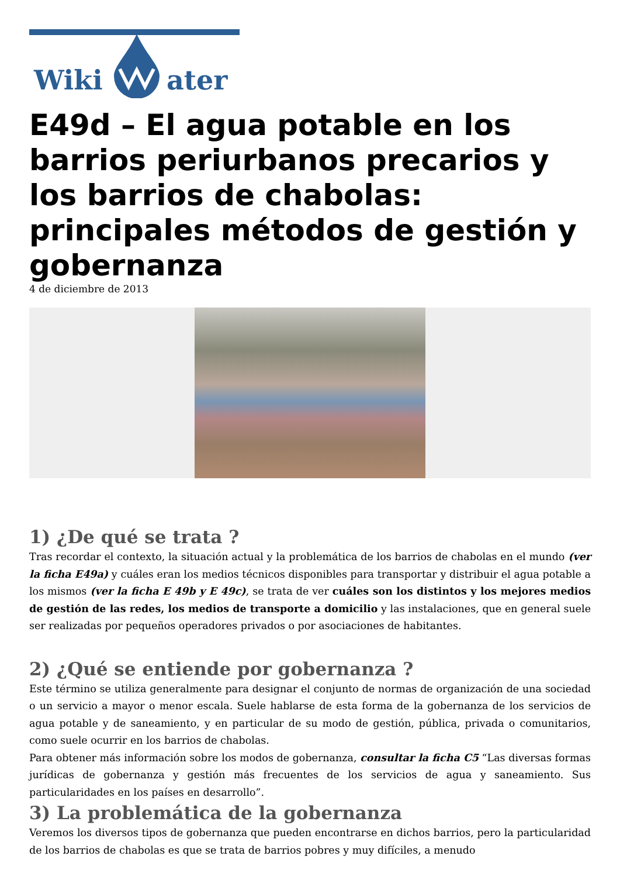Wiki ater
E49d – El agua potable en los barrios periurbanos precarios y los barrios de chabolas: principales métodos de gestión y gobernanza
4 de diciembre de 2013
1) ¿De qué se trata ?
Tras recordar el contexto, la situación actual y la problemática de los barrios de chabolas en el mundo (ver la ficha E49a) y cuáles eran los medios técnicos disponibles para transportar y distribuir el agua potable a los mismos (ver la ficha E 49b y E 49c), se trata de ver cuáles son los distintos y los mejores medios de gestión de las redes, los medios de transporte a domicilio y las instalaciones, que en general suele ser realizadas por pequeños operadores privados o por asociaciones de habitantes.
2) ¿Qué se entiende por gobernanza ?
Este término se utiliza generalmente para designar el conjunto de normas de organización de una sociedad o un servicio a mayor o menor escala. Suele hablarse de esta forma de la gobernanza de los servicios de agua potable y de saneamiento, y en particular de su modo de gestión, pública, privada o comunitarios, como suele ocurrir en los barrios de chabolas.
Para obtener más información sobre los modos de gobernanza, consultar la ficha C5 “Las diversas formas jurídicas de gobernanza y gestión más frecuentes de los servicios de agua y saneamiento. Sus particularidades en los países en desarrollo”.
3) La problemática de la gobernanza
Veremos los diversos tipos de gobernanza que pueden encontrarse en dichos barrios, pero la particularidad de los barrios de chabolas es que se trata de barrios pobres y muy difíciles, a menudo